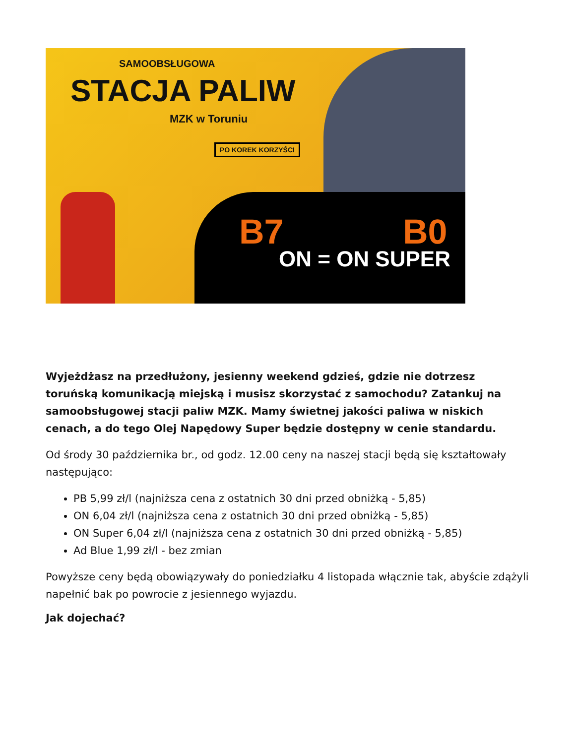SAMOOBSŁUGOWA
STACJA PALIW
MZK w Toruniu
PO KOREK KORZYŚCI
B7 B0
ON = ON SUPER
Wyjeżdżasz na przedłużony, jesienny weekend gdzieś, gdzie nie dotrzesz toruńską komunikacją miejską i musisz skorzystać z samochodu? Zatankuj na samoobsługowej stacji paliw MZK. Mamy świetnej jakości paliwa w niskich cenach, a do tego Olej Napędowy Super będzie dostępny w cenie standardu.
Od środy 30 października br., od godz. 12.00 ceny na naszej stacji będą się kształtowały następująco:
PB 5,99 zł/l (najniższa cena z ostatnich 30 dni przed obniżką - 5,85)
ON 6,04 zł/l (najniższa cena z ostatnich 30 dni przed obniżką - 5,85)
ON Super 6,04 zł/l (najniższa cena z ostatnich 30 dni przed obniżką - 5,85)
Ad Blue 1,99 zł/l - bez zmian
Powyższe ceny będą obowiązywały do poniedziałku 4 listopada włącznie tak, abyście zdążyli napełnić bak po powrocie z jesiennego wyjazdu.
Jak dojechać?